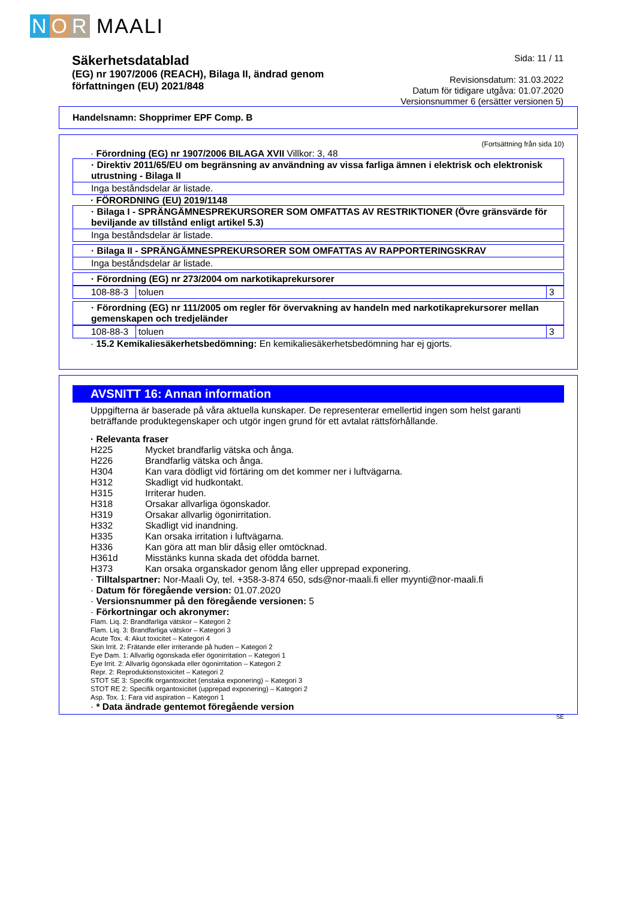N O R MAALI
Säkerhetsdatablad
(EG) nr 1907/2006 (REACH), Bilaga II, ändrad genom
författningen (EU) 2021/848
Sida: 11 / 11
Revisionsdatum: 31.03.2022
Datum för tidigare utgåva: 01.07.2020
Versionsnummer 6 (ersätter versionen 5)
Handelsnamn: Shopprimer EPF Comp. B
(Fortsättning från sida 10)
· Förordning (EG) nr 1907/2006 BILAGA XVII Villkor: 3, 48
· Direktiv 2011/65/EU om begränsning av användning av vissa farliga ämnen i elektrisk och elektronisk utrustning - Bilaga II
Inga beståndsdelar är listade.
· FÖRORDNING (EU) 2019/1148
· Bilaga I - SPRÄNGÄMNESPREKURSORER SOM OMFATTAS AV RESTRIKTIONER (Övre gränsvärde för beviljande av tillstånd enligt artikel 5.3)
Inga beståndsdelar är listade.
· Bilaga II - SPRÄNGÄMNESPREKURSORER SOM OMFATTAS AV RAPPORTERINGSKRAV
Inga beståndsdelar är listade.
· Förordning (EG) nr 273/2004 om narkotikaprekursorer
| 108-88-3 | toluen | 3 |
· Förordning (EG) nr 111/2005 om regler för övervakning av handeln med narkotikaprekursorer mellan gemenskapen och tredjeländer
| 108-88-3 | toluen | 3 |
· 15.2 Kemikaliesäkerhetsbedömning: En kemikaliesäkerhetsbedömning har ej gjorts.
AVSNITT 16: Annan information
Uppgifterna är baserade på våra aktuella kunskaper. De representerar emellertid ingen som helst garanti beträffande produktegenskaper och utgör ingen grund för ett avtalat rättsförhållande.
· Relevanta fraser
| H225 | Mycket brandfarlig vätska och ånga. |
| H226 | Brandfarlig vätska och ånga. |
| H304 | Kan vara dödligt vid förtäring om det kommer ner i luftvägarna. |
| H312 | Skadligt vid hudkontakt. |
| H315 | Irriterar huden. |
| H318 | Orsakar allvarliga ögonskador. |
| H319 | Orsakar allvarlig ögonirritation. |
| H332 | Skadligt vid inandning. |
| H335 | Kan orsaka irritation i luftvägarna. |
| H336 | Kan göra att man blir dåsig eller omtöcknad. |
| H361d | Misstänks kunna skada det ofödda barnet. |
| H373 | Kan orsaka organskador genom lång eller upprepad exponering. |
· Tilltalspartner: Nor-Maali Oy, tel. +358-3-874 650, sds@nor-maali.fi eller myynti@nor-maali.fi
· Datum för föregående version: 01.07.2020
· Versionsnummer på den föregående versionen: 5
· Förkortningar och akronymer:
Flam. Liq. 2: Brandfarliga vätskor – Kategori 2
Flam. Liq. 3: Brandfarliga vätskor – Kategori 3
Acute Tox. 4: Akut toxicitet – Kategori 4
Skin Irrit. 2: Frätande eller irriterande på huden – Kategori 2
Eye Dam. 1: Allvarlig ögonskada eller ögonirritation – Kategori 1
Eye Irrit. 2: Allvarlig ögonskada eller ögonirritation – Kategori 2
Repr. 2: Reproduktionstoxicitet – Kategori 2
STOT SE 3: Specifik organtoxicitet (enstaka exponering) – Kategori 3
STOT RE 2: Specifik organtoxicitet (upprepad exponering) – Kategori 2
Asp. Tox. 1: Fara vid aspiration – Kategori 1
· * Data ändrade gentemot föregående version
SE